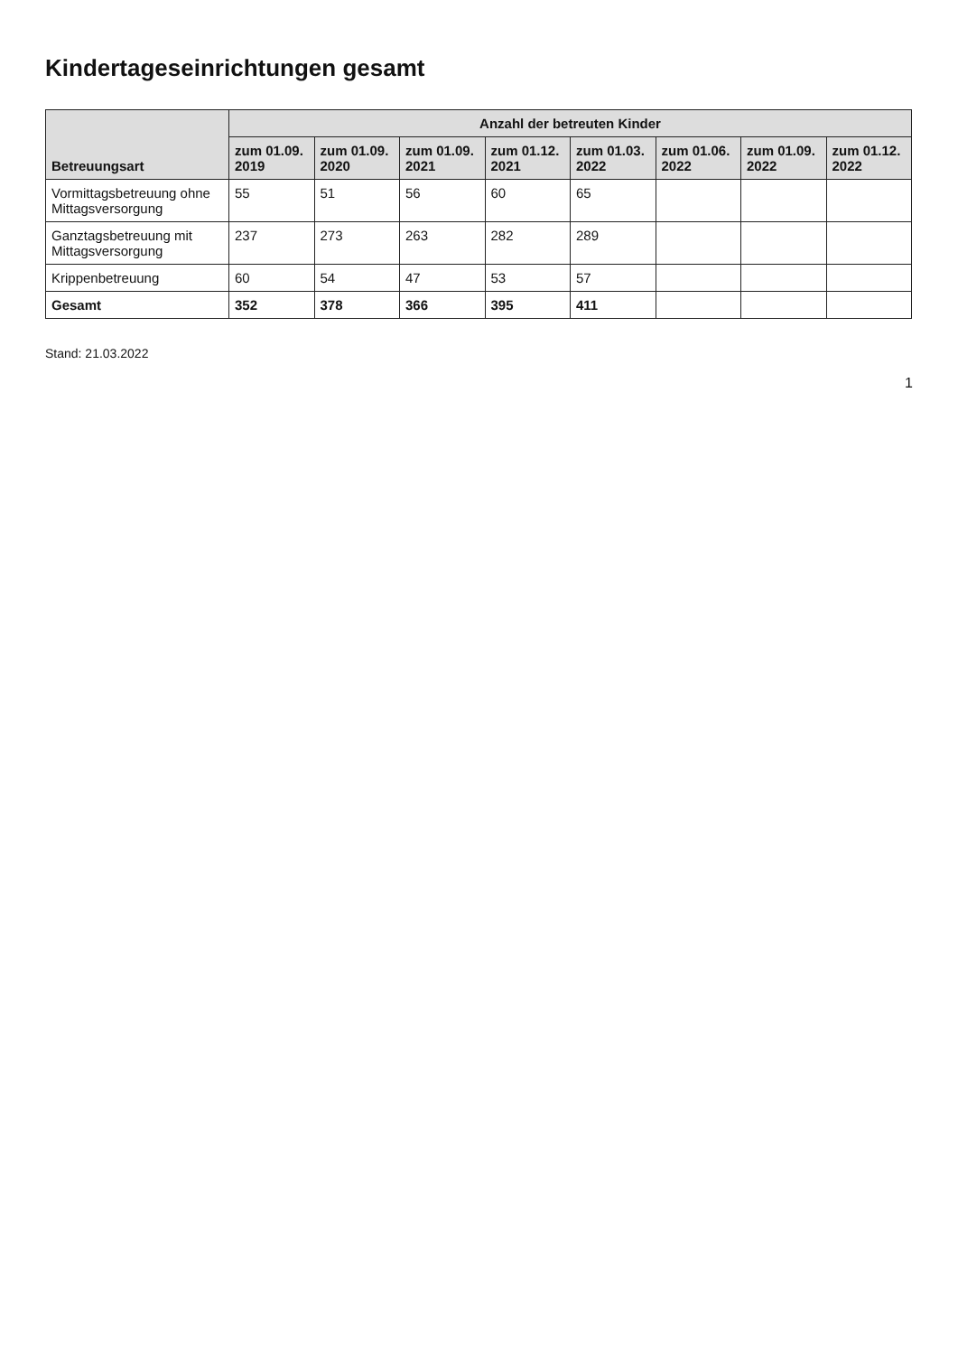Kindertageseinrichtungen gesamt
| Betreuungsart | Anzahl der betreuten Kinder | | | | | | | |
| --- | --- | --- | --- | --- | --- | --- | --- | --- |
| | zum 01.09. 2019 | zum 01.09. 2020 | zum 01.09. 2021 | zum 01.12. 2021 | zum 01.03. 2022 | zum 01.06. 2022 | zum 01.09. 2022 | zum 01.12. 2022 |
| Vormittagsbetreuung ohne Mittagsversorgung | 55 | 51 | 56 | 60 | 65 | | | |
| Ganztagsbetreuung mit Mittagsversorgung | 237 | 273 | 263 | 282 | 289 | | | |
| Krippenbetreuung | 60 | 54 | 47 | 53 | 57 | | | |
| Gesamt | 352 | 378 | 366 | 395 | 411 | | | |
Stand: 21.03.2022
1